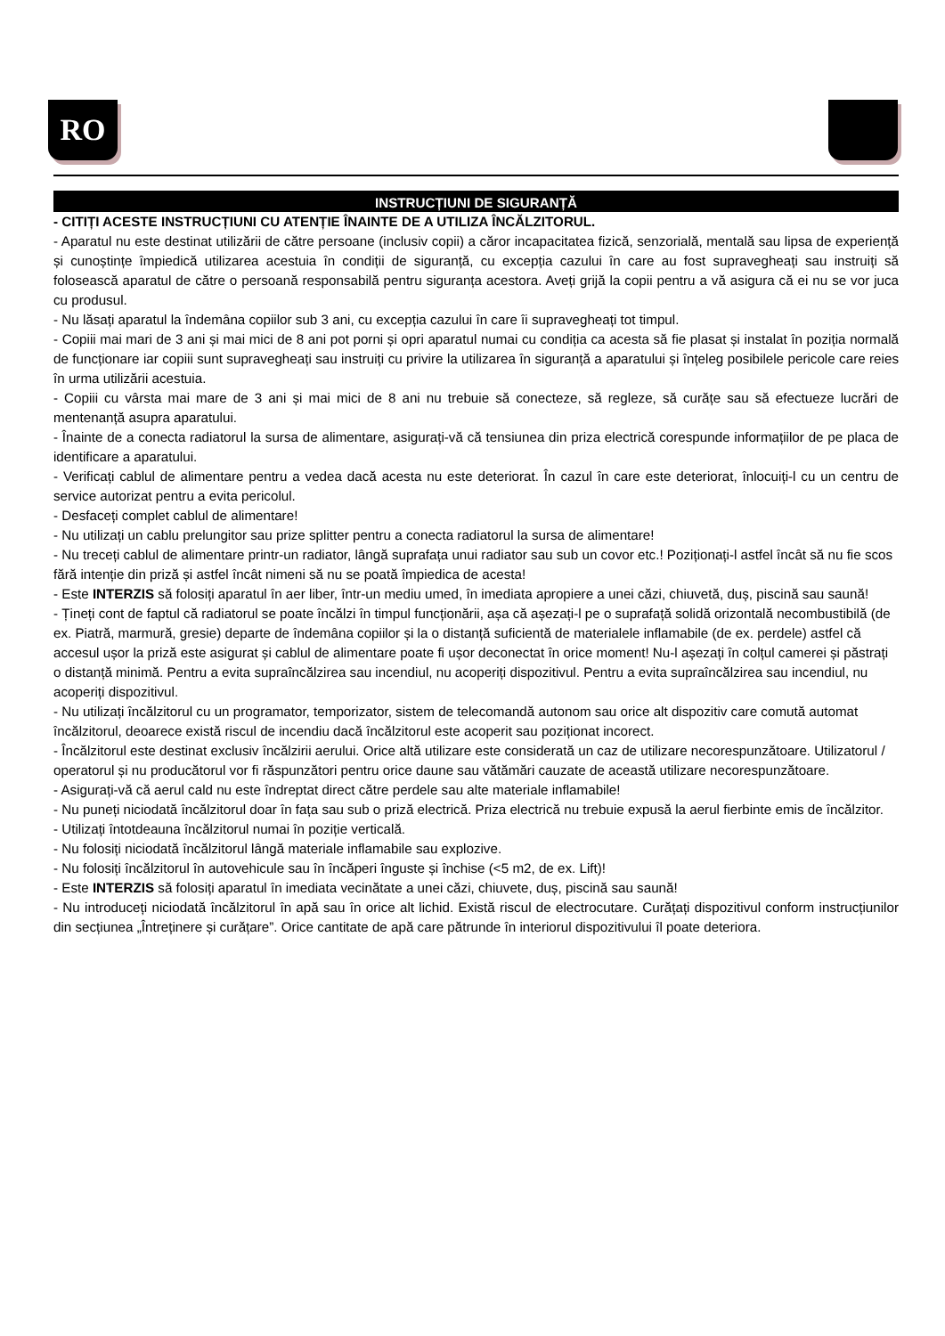RO
INSTRUCȚIUNI DE SIGURANȚĂ
- CITIȚI ACESTE INSTRUCȚIUNI CU ATENȚIE ÎNAINTE DE A UTILIZA ÎNCĂLZITORUL.
- Aparatul nu este destinat utilizării de către persoane (inclusiv copii) a căror incapacitatea fizică, senzorială, mentală sau lipsa de experiență și cunoștințe împiedică utilizarea acestuia în condiții de siguranță, cu excepția cazului în care au fost supravegheați sau instruiți să folosească aparatul de către o persoană responsabilă pentru siguranța acestora. Aveți grijă la copii pentru a vă asigura că ei nu se vor juca cu produsul.
- Nu lăsați aparatul la îndemâna copiilor sub 3 ani, cu excepția cazului în care îi supravegheați tot timpul.
- Copiii mai mari de 3 ani și mai mici de 8 ani pot porni și opri aparatul numai cu condiția ca acesta să fie plasat și instalat în poziția normală de funcționare iar copiii sunt supravegheați sau instruiți cu privire la utilizarea în siguranță a aparatului și înțeleg posibilele pericole care reies în urma utilizării acestuia.
- Copiii cu vârsta mai mare de 3 ani și mai mici de 8 ani nu trebuie să conecteze, să regleze, să curățe sau să efectueze lucrări de mentenanță asupra aparatului.
- Înainte de a conecta radiatorul la sursa de alimentare, asigurați-vă că tensiunea din priza electrică corespunde informațiilor de pe placa de identificare a aparatului.
- Verificați cablul de alimentare pentru a vedea dacă acesta nu este deteriorat. În cazul în care este deteriorat, înlocuiți-l cu un centru de service autorizat pentru a evita pericolul.
- Desfaceți complet cablul de alimentare!
- Nu utilizați un cablu prelungitor sau prize splitter pentru a conecta radiatorul la sursa de alimentare!
- Nu treceți cablul de alimentare printr-un radiator, lângă suprafața unui radiator sau sub un covor etc.! Poziționați-l astfel încât să nu fie scos fără intenție din priză și astfel încât nimeni să nu se poată împiedica de acesta!
- Este INTERZIS să folosiți aparatul în aer liber, într-un mediu umed, în imediata apropiere a unei căzi, chiuvetă, duș, piscină sau saună!
- Țineți cont de faptul că radiatorul se poate încălzi în timpul funcționării, așa că așezați-l pe o suprafață solidă orizontală necombustibilă (de ex. Piatră, marmură, gresie) departe de îndemâna copiilor și la o distanță suficientă de materialele inflamabile (de ex. perdele) astfel că accesul ușor la priză este asigurat și cablul de alimentare poate fi ușor deconectat în orice moment! Nu-l așezați în colțul camerei și păstrați o distanță minimă. Pentru a evita supraîncălzirea sau incendiul, nu acoperiți dispozitivul. Pentru a evita supraîncălzirea sau incendiul, nu acoperiți dispozitivul.
- Nu utilizați încălzitorul cu un programator, temporizator, sistem de telecomandă autonom sau orice alt dispozitiv care comută automat încălzitorul, deoarece există riscul de incendiu dacă încălzitorul este acoperit sau poziționat incorect.
- Încălzitorul este destinat exclusiv încălzirii aerului. Orice altă utilizare este considerată un caz de utilizare necorespunzătoare. Utilizatorul / operatorul și nu producătorul vor fi răspunzători pentru orice daune sau vătămări cauzate de această utilizare necorespunzătoare.
- Asigurați-vă că aerul cald nu este îndreptat direct către perdele sau alte materiale inflamabile!
- Nu puneți niciodată încălzitorul doar în fața sau sub o priză electrică. Priza electrică nu trebuie expusă la aerul fierbinte emis de încălzitor.
- Utilizați întotdeauna încălzitorul numai în poziție verticală.
- Nu folosiți niciodată încălzitorul lângă materiale inflamabile sau explozive.
- Nu folosiți încălzitorul în autovehicule sau în încăperi înguste și închise (<5 m2, de ex. Lift)!
- Este INTERZIS să folosiți aparatul în imediata vecinătate a unei căzi, chiuvete, duș, piscină sau saună!
- Nu introduceți niciodată încălzitorul în apă sau în orice alt lichid. Există riscul de electrocutare. Curățați dispozitivul conform instrucțiunilor din secțiunea „Întreținere și curățare”. Orice cantitate de apă care pătrunde în interiorul dispozitivului îl poate deteriora.